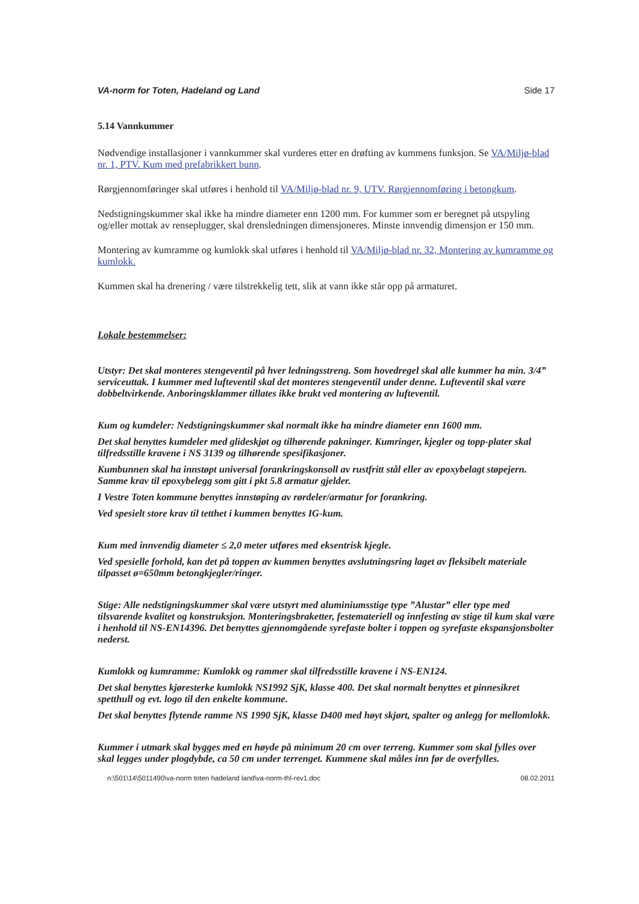VA-norm for Toten, Hadeland og Land Side 17
5.14 Vannkummer
Nødvendige installasjoner i vannkummer skal vurderes etter en drøfting av kummens funksjon. Se VA/Miljø-blad nr. 1, PTV. Kum med prefabrikkert bunn.
Rørgjennomføringer skal utføres i henhold til VA/Miljø-blad nr. 9, UTV. Rørgjennomføring i betongkum.
Nedstigningskummer skal ikke ha mindre diameter enn 1200 mm. For kummer som er beregnet på utspyling og/eller mottak av renseplugger, skal drensledningen dimensjoneres. Minste innvendig dimensjon er 150 mm.
Montering av kumramme og kumlokk skal utføres i henhold til VA/Miljø-blad nr. 32, Montering av kumramme og kumlokk.
Kummen skal ha drenering / være tilstrekkelig tett, slik at vann ikke står opp på armaturet.
Lokale bestemmelser:
Utstyr: Det skal monteres stengeventil på hver ledningsstreng. Som hovedregel skal alle kummer ha min. 3/4” serviceuttak. I kummer med lufteventil skal det monteres stengeventil under denne. Lufteventil skal være dobbeltvirkende. Anboringsklammer tillates ikke brukt ved montering av lufteventil.
Kum og kumdeler: Nedstigningskummer skal normalt ikke ha mindre diameter enn 1600 mm.
Det skal benyttes kumdeler med glideskjøt og tilhørende pakninger. Kumringer, kjegler og topp-plater skal tilfredsstille kravene i NS 3139 og tilhørende spesifikasjoner.
Kumbunnen skal ha innstøpt universal forankringskonsoll av rustfritt stål eller av epoxybelagt støpejern. Samme krav til epoxybelegg som gitt i pkt 5.8 armatur gjelder.
I Vestre Toten kommune benyttes innstøping av rørdeler/armatur for forankring.
Ved spesielt store krav til tetthet i kummen benyttes IG-kum.
Kum med innvendig diameter ≤ 2,0 meter utføres med eksentrisk kjegle.
Ved spesielle forhold, kan det på toppen av kummen benyttes avslutningsring laget av fleksibelt materiale tilpasset ø=650mm betongkjegler/ringer.
Stige: Alle nedstigningskummer skal være utstyrt med aluminiumsstige type ”Alustar” eller type med tilsvarende kvalitet og konstruksjon. Monteringsbraketter, festemateriell og innfesting av stige til kum skal være i henhold til NS-EN14396. Det benyttes gjennomgående syrefaste bolter i toppen og syrefaste ekspansjonsbolter nederst.
Kumlokk og kumramme: Kumlokk og rammer skal tilfredsstille kravene i NS-EN124.
Det skal benyttes kjøresterke kumlokk NS1992 SjK, klasse 400. Det skal normalt benyttes et pinnesikret spetthull og evt. logo til den enkelte kommune.
Det skal benyttes flytende ramme NS 1990 SjK, klasse D400 med høyt skjørt, spalter og anlegg for mellomlokk.
Kummer i utmark skal bygges med en høyde på minimum 20 cm over terreng. Kummer som skal fylles over skal legges under plogdybde, ca 50 cm under terrenget. Kummene skal måles inn før de overfylles.
n:\501\14\5011490\va-norm toten hadeland land\va-norm-thl-rev1.doc 08.02.2011